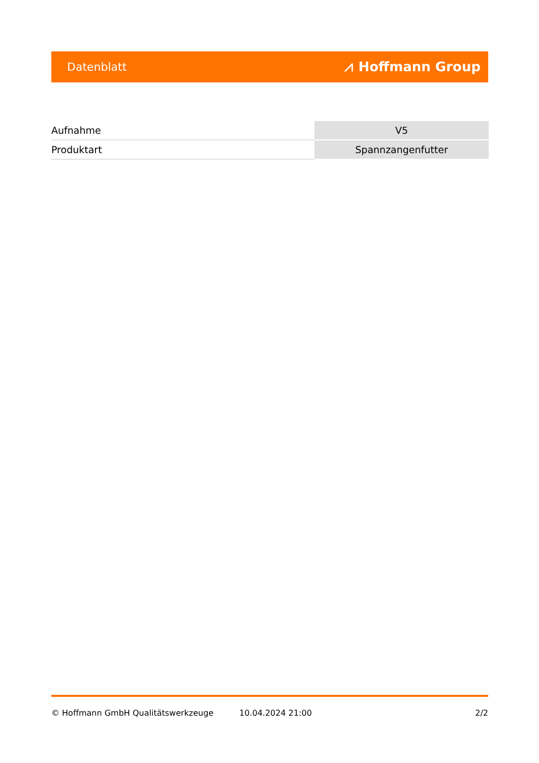Datenblatt ⩘ Hoffmann Group
| Aufnahme | V5 |
| Produktart | Spannzangenfutter |
© Hoffmann GmbH Qualitätswerkzeuge 10.04.2024 21:00 2/2